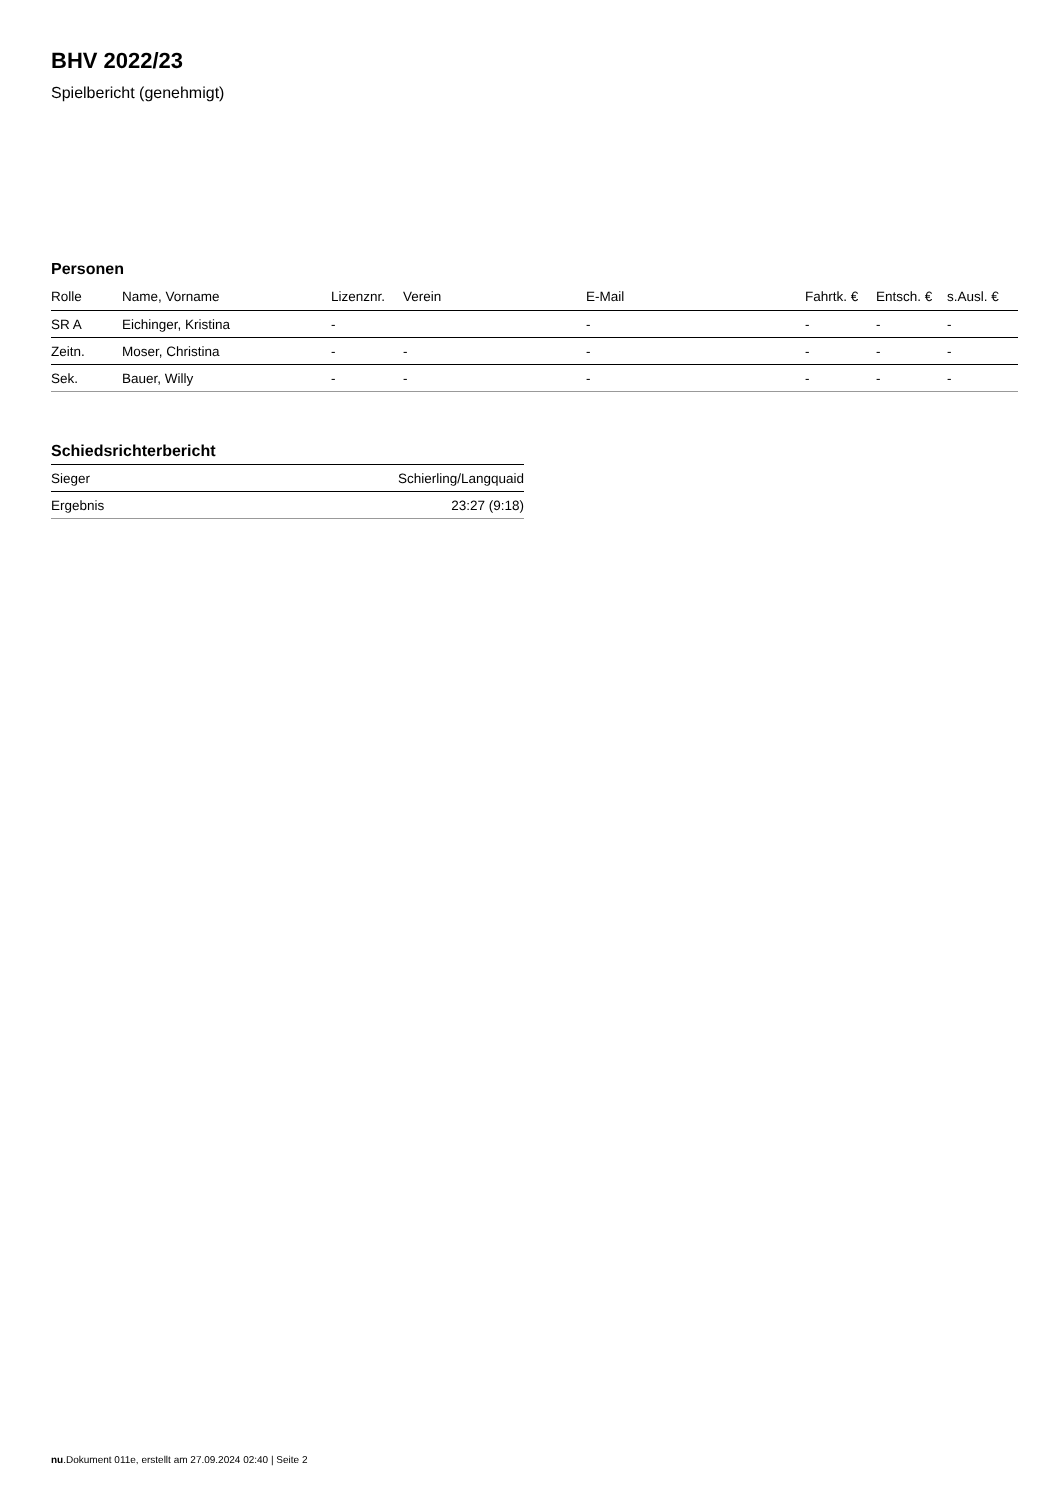BHV 2022/23
Spielbericht (genehmigt)
Personen
| Rolle | Name, Vorname | Lizenznr. | Verein | E-Mail | Fahrtk. € | Entsch. € | s.Ausl. € |
| --- | --- | --- | --- | --- | --- | --- | --- |
| SR A | Eichinger, Kristina | - | | - | - | - | - |
| Zeitn. | Moser, Christina | - | - | - | - | - | - |
| Sek. | Bauer, Willy | - | - | - | - | - | - |
Schiedsrichterbericht
| Sieger | Schierling/Langquaid |
| Ergebnis | 23:27 (9:18) |
nu.Dokument 011e, erstellt am 27.09.2024 02:40 | Seite 2